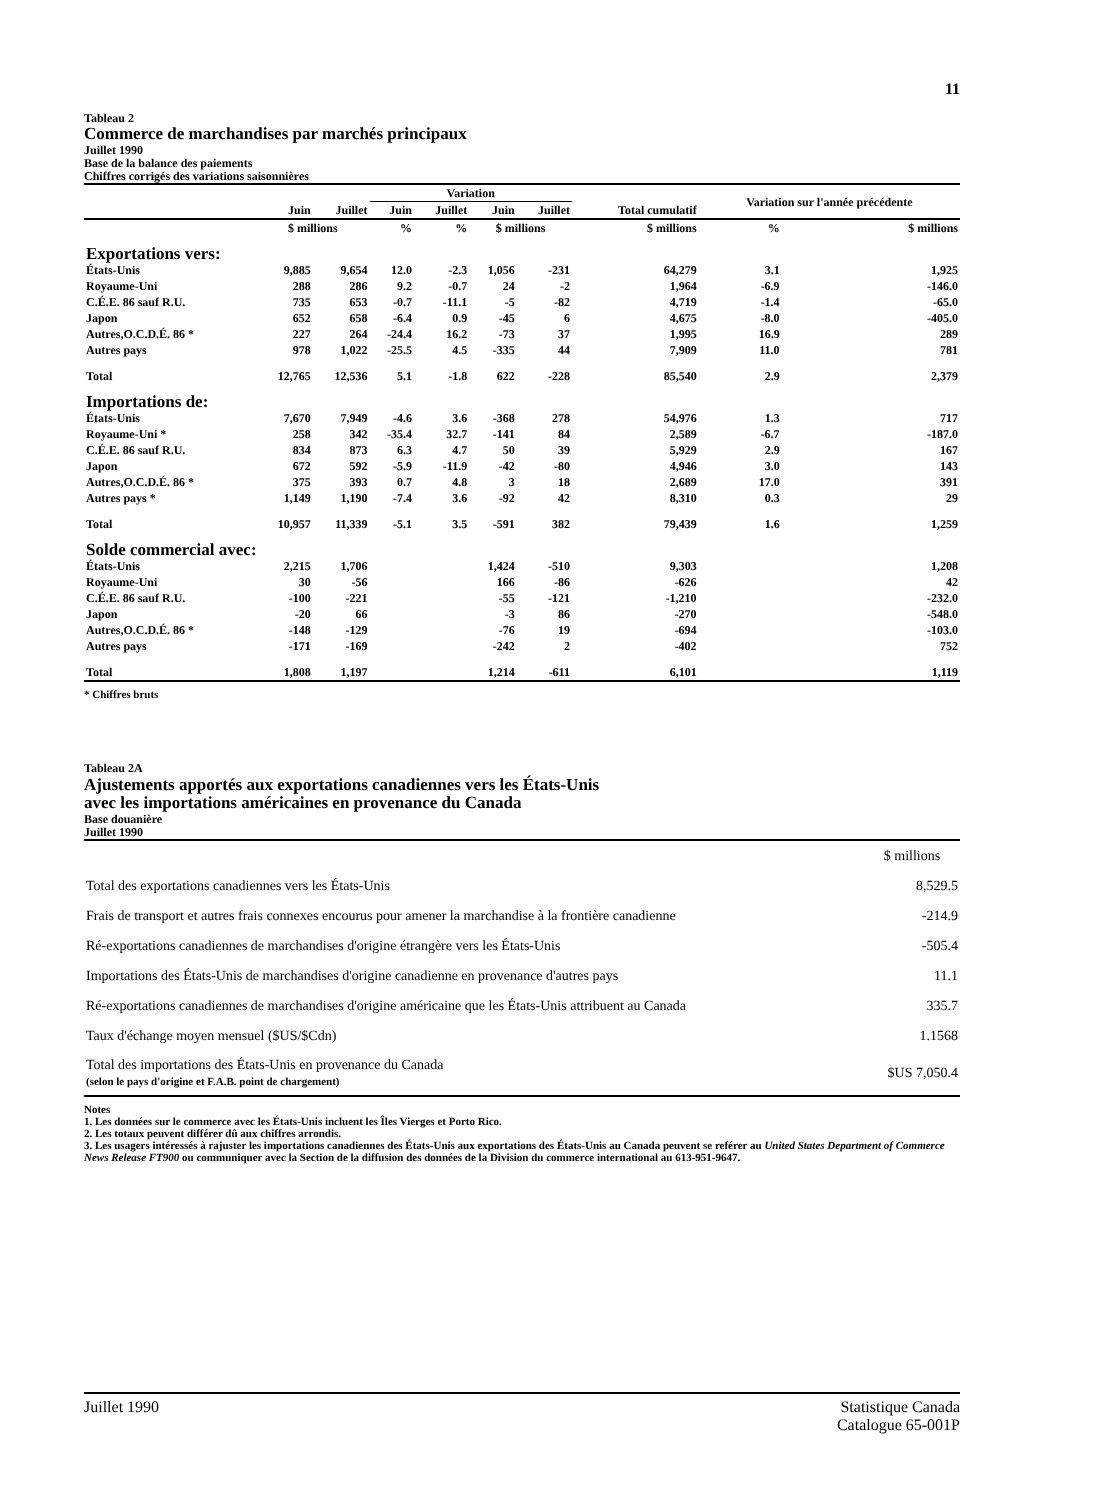11
Tableau 2
Commerce de marchandises par marchés principaux
Juillet 1990
Base de la balance des paiements
Chiffres corrigés des variations saisonnières
| | | | Variation | | | | | Variation sur l'année précédente | |
| --- | --- | --- | --- | --- | --- | --- | --- | --- | --- |
| | Juin | Juillet | Juin | Juillet | Juin | Juillet | Total cumulatif | | |
| | $ millions | | % | % | $ millions | | $ millions | % | $ millions |
| Exportations vers: | | | | | | | | | |
| États-Unis | 9,885 | 9,654 | 12.0 | -2.3 | 1,056 | -231 | 64,279 | 3.1 | 1,925 |
| Royaume-Uni | 288 | 286 | 9.2 | -0.7 | 24 | -2 | 1,964 | -6.9 | -146.0 |
| C.É.E. 86 sauf R.U. | 735 | 653 | -0.7 | -11.1 | -5 | -82 | 4,719 | -1.4 | -65.0 |
| Japon | 652 | 658 | -6.4 | 0.9 | -45 | 6 | 4,675 | -8.0 | -405.0 |
| Autres,O.C.D.É. 86 * | 227 | 264 | -24.4 | 16.2 | -73 | 37 | 1,995 | 16.9 | 289 |
| Autres pays | 978 | 1,022 | -25.5 | 4.5 | -335 | 44 | 7,909 | 11.0 | 781 |
| Total | 12,765 | 12,536 | 5.1 | -1.8 | 622 | -228 | 85,540 | 2.9 | 2,379 |
| Importations de: | | | | | | | | | |
| États-Unis | 7,670 | 7,949 | -4.6 | 3.6 | -368 | 278 | 54,976 | 1.3 | 717 |
| Royaume-Uni * | 258 | 342 | -35.4 | 32.7 | -141 | 84 | 2,589 | -6.7 | -187.0 |
| C.É.E. 86 sauf R.U. | 834 | 873 | 6.3 | 4.7 | 50 | 39 | 5,929 | 2.9 | 167 |
| Japon | 672 | 592 | -5.9 | -11.9 | -42 | -80 | 4,946 | 3.0 | 143 |
| Autres,O.C.D.É. 86 * | 375 | 393 | 0.7 | 4.8 | 3 | 18 | 2,689 | 17.0 | 391 |
| Autres pays * | 1,149 | 1,190 | -7.4 | 3.6 | -92 | 42 | 8,310 | 0.3 | 29 |
| Total | 10,957 | 11,339 | -5.1 | 3.5 | -591 | 382 | 79,439 | 1.6 | 1,259 |
| Solde commercial avec: | | | | | | | | | |
| États-Unis | 2,215 | 1,706 | | | 1,424 | -510 | 9,303 | | 1,208 |
| Royaume-Uni | 30 | -56 | | | 166 | -86 | -626 | | 42 |
| C.É.E. 86 sauf R.U. | -100 | -221 | | | -55 | -121 | -1,210 | | -232.0 |
| Japon | -20 | 66 | | | -3 | 86 | -270 | | -548.0 |
| Autres,O.C.D.É. 86 * | -148 | -129 | | | -76 | 19 | -694 | | -103.0 |
| Autres pays | -171 | -169 | | | -242 | 2 | -402 | | 752 |
| Total | 1,808 | 1,197 | | | 1,214 | -611 | 6,101 | | 1,119 |
* Chiffres bruts
Tableau 2A
Ajustements apportés aux exportations canadiennes vers les États-Unis
avec les importations américaines en provenance du Canada
Base douanière
Juillet 1990
| | $ millions |
| Total des exportations canadiennes vers les États-Unis | 8,529.5 |
| Frais de transport et autres frais connexes encourus pour amener la marchandise à la frontière canadienne | -214.9 |
| Ré-exportations canadiennes de marchandises d'origine étrangère vers les États-Unis | -505.4 |
| Importations des États-Unis de marchandises d'origine canadienne en provenance d'autres pays | 11.1 |
| Ré-exportations canadiennes de marchandises d'origine américaine que les États-Unis attribuent au Canada | 335.7 |
| Taux d'échange moyen mensuel ($US/$Cdn) | 1.1568 |
| Total des importations des États-Unis en provenance du Canada (selon le pays d'origine et F.A.B. point de chargement) | $US 7,050.4 |
Notes
1. Les données sur le commerce avec les États-Unis incluent les Îles Vierges et Porto Rico.
2. Les totaux peuvent différer dû aux chiffres arrondis.
3. Les usagers intéressés à rajuster les importations canadiennes des États-Unis aux exportations des États-Unis au Canada peuvent se reférer au United States Department of Commerce News Release FT900 ou communiquer avec la Section de la diffusion des données de la Division du commerce international au 613-951-9647.
Juillet 1990 Statistique Canada
Catalogue 65-001P